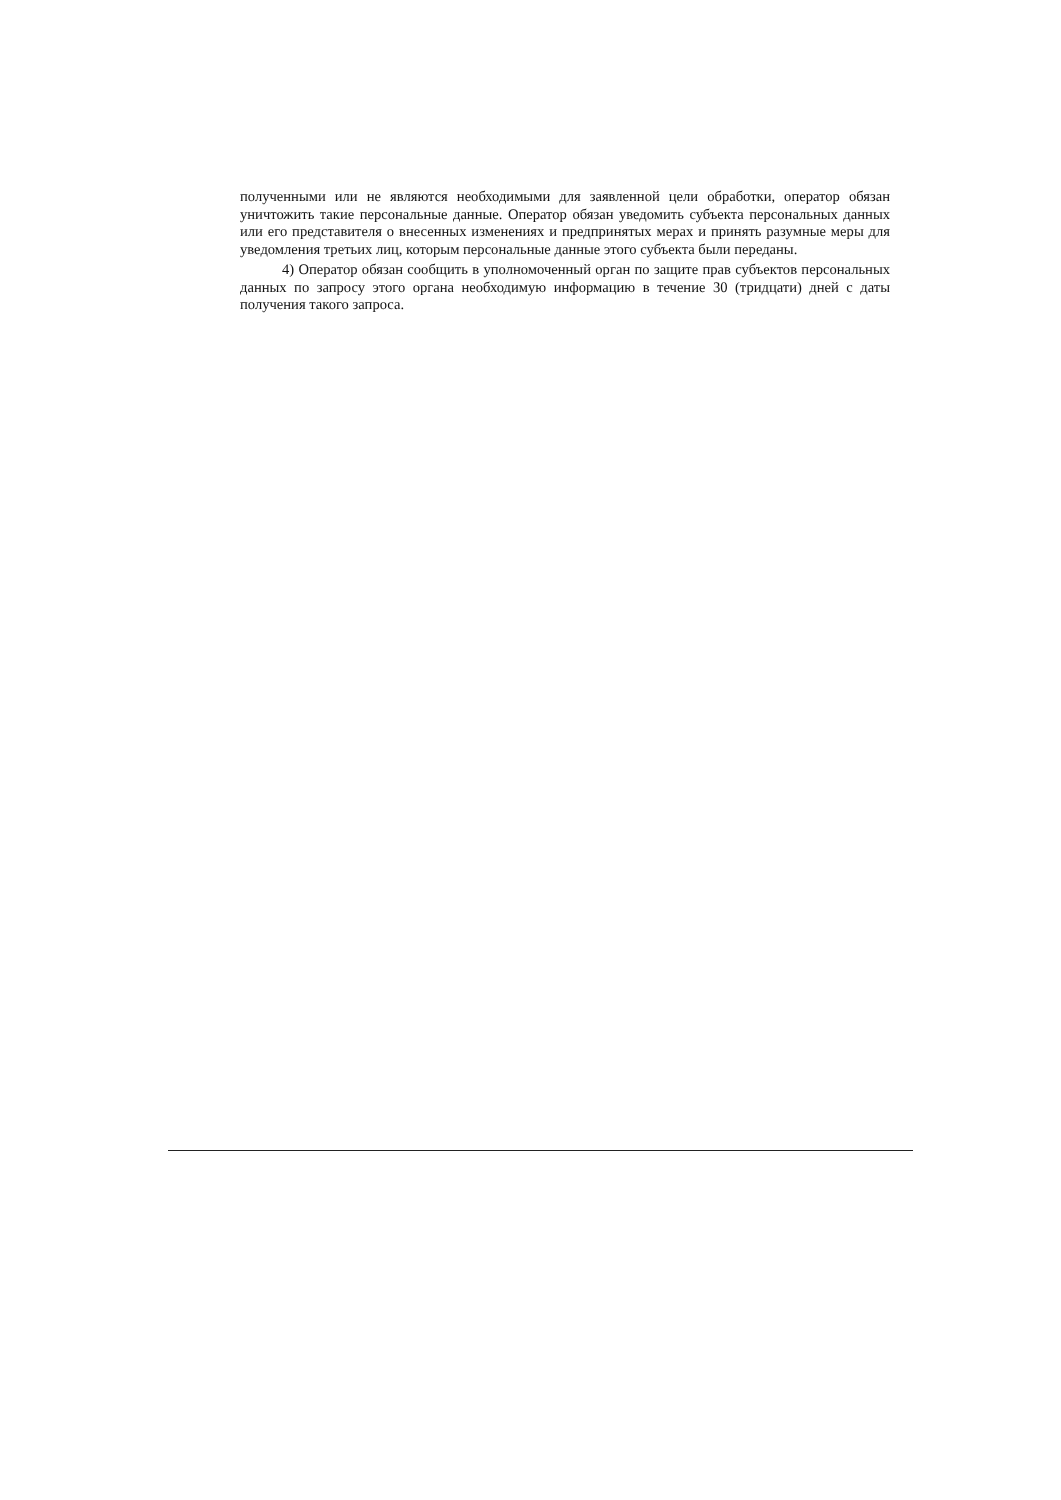полученными или не являются необходимыми для заявленной цели обработки, оператор обязан уничтожить такие персональные данные. Оператор обязан уведомить субъекта персональных данных или его представителя о внесенных изменениях и предпринятых мерах и принять разумные меры для уведомления третьих лиц, которым персональные данные этого субъекта были переданы.
4) Оператор обязан сообщить в уполномоченный орган по защите прав субъектов персональных данных по запросу этого органа необходимую информацию в течение 30 (тридцати) дней с даты получения такого запроса.